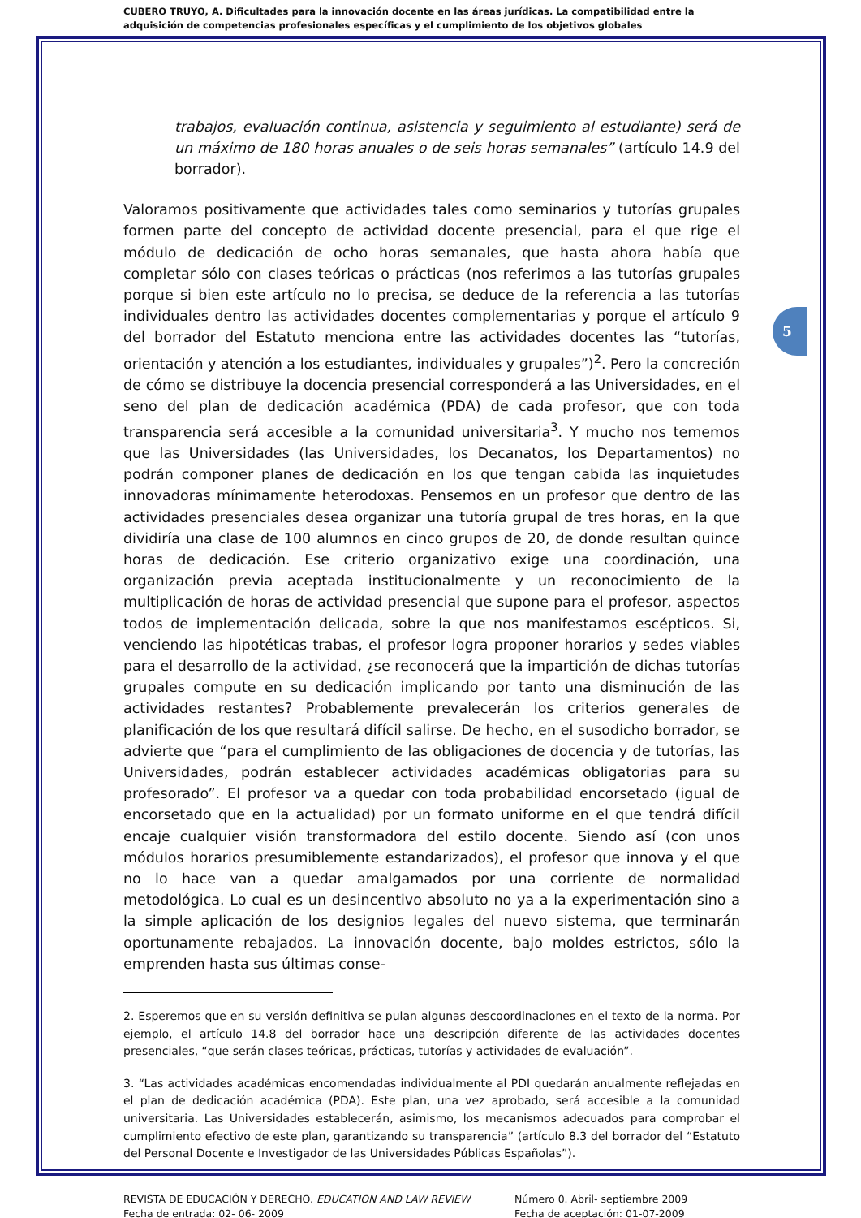CUBERO TRUYO, A. Dificultades para la innovación docente en las áreas jurídicas. La compatibilidad entre la adquisición de competencias profesionales específicas y el cumplimiento de los objetivos globales
5
trabajos, evaluación continua, asistencia y seguimiento al estudiante) será de un máximo de 180 horas anuales o de seis horas semanales” (artículo 14.9 del borrador).
Valoramos positivamente que actividades tales como seminarios y tutorías grupales formen parte del concepto de actividad docente presencial, para el que rige el módulo de dedicación de ocho horas semanales, que hasta ahora había que completar sólo con clases teóricas o prácticas (nos referimos a las tutorías grupales porque si bien este artículo no lo precisa, se deduce de la referencia a las tutorías individuales dentro las actividades docentes complementarias y porque el artículo 9 del borrador del Estatuto menciona entre las actividades docentes las “tutorías, orientación y atención a los estudiantes, individuales y grupales”)<sup>2</sup>. Pero la concreción de cómo se distribuye la docencia presencial corresponderá a las Universidades, en el seno del plan de dedicación académica (PDA) de cada profesor, que con toda transparencia será accesible a la comunidad universitaria<sup>3</sup>. Y mucho nos tememos que las Universidades (las Universidades, los Decanatos, los Departamentos) no podrán componer planes de dedicación en los que tengan cabida las inquietudes innovadoras mínimamente heterodoxas. Pensemos en un profesor que dentro de las actividades presenciales desea organizar una tutoría grupal de tres horas, en la que dividiría una clase de 100 alumnos en cinco grupos de 20, de donde resultan quince horas de dedicación. Ese criterio organizativo exige una coordinación, una organización previa aceptada institucionalmente y un reconocimiento de la multiplicación de horas de actividad presencial que supone para el profesor, aspectos todos de implementación delicada, sobre la que nos manifestamos escépticos. Si, venciendo las hipotéticas trabas, el profesor logra proponer horarios y sedes viables para el desarrollo de la actividad, ¿se reconocerá que la impartición de dichas tutorías grupales compute en su dedicación implicando por tanto una disminución de las actividades restantes? Probablemente prevalecerán los criterios generales de planificación de los que resultará difícil salirse. De hecho, en el susodicho borrador, se advierte que “para el cumplimiento de las obligaciones de docencia y de tutorías, las Universidades, podrán establecer actividades académicas obligatorias para su profesorado”. El profesor va a quedar con toda probabilidad encorsetado (igual de encorsetado que en la actualidad) por un formato uniforme en el que tendrá difícil encaje cualquier visión transformadora del estilo docente. Siendo así (con unos módulos horarios presumiblemente estandarizados), el profesor que innova y el que no lo hace van a quedar amalgamados por una corriente de normalidad metodológica. Lo cual es un desincentivo absoluto no ya a la experimentación sino a la simple aplicación de los designios legales del nuevo sistema, que terminarán oportunamente rebajados. La innovación docente, bajo moldes estrictos, sólo la emprenden hasta sus últimas conse-
2. Esperemos que en su versión definitiva se pulan algunas descoordinaciones en el texto de la norma. Por ejemplo, el artículo 14.8 del borrador hace una descripción diferente de las actividades docentes presenciales, “que serán clases teóricas, prácticas, tutorías y actividades de evaluación”.
3. “Las actividades académicas encomendadas individualmente al PDI quedarán anualmente reflejadas en el plan de dedicación académica (PDA). Este plan, una vez aprobado, será accesible a la comunidad universitaria. Las Universidades establecerán, asimismo, los mecanismos adecuados para comprobar el cumplimiento efectivo de este plan, garantizando su transparencia” (artículo 8.3 del borrador del “Estatuto del Personal Docente e Investigador de las Universidades Públicas Españolas”).
REVISTA DE EDUCACIÓN Y DERECHO. EDUCATION AND LAW REVIEW
Fecha de entrada: 02- 06- 2009
Número 0. Abril- septiembre 2009
Fecha de aceptación: 01-07-2009